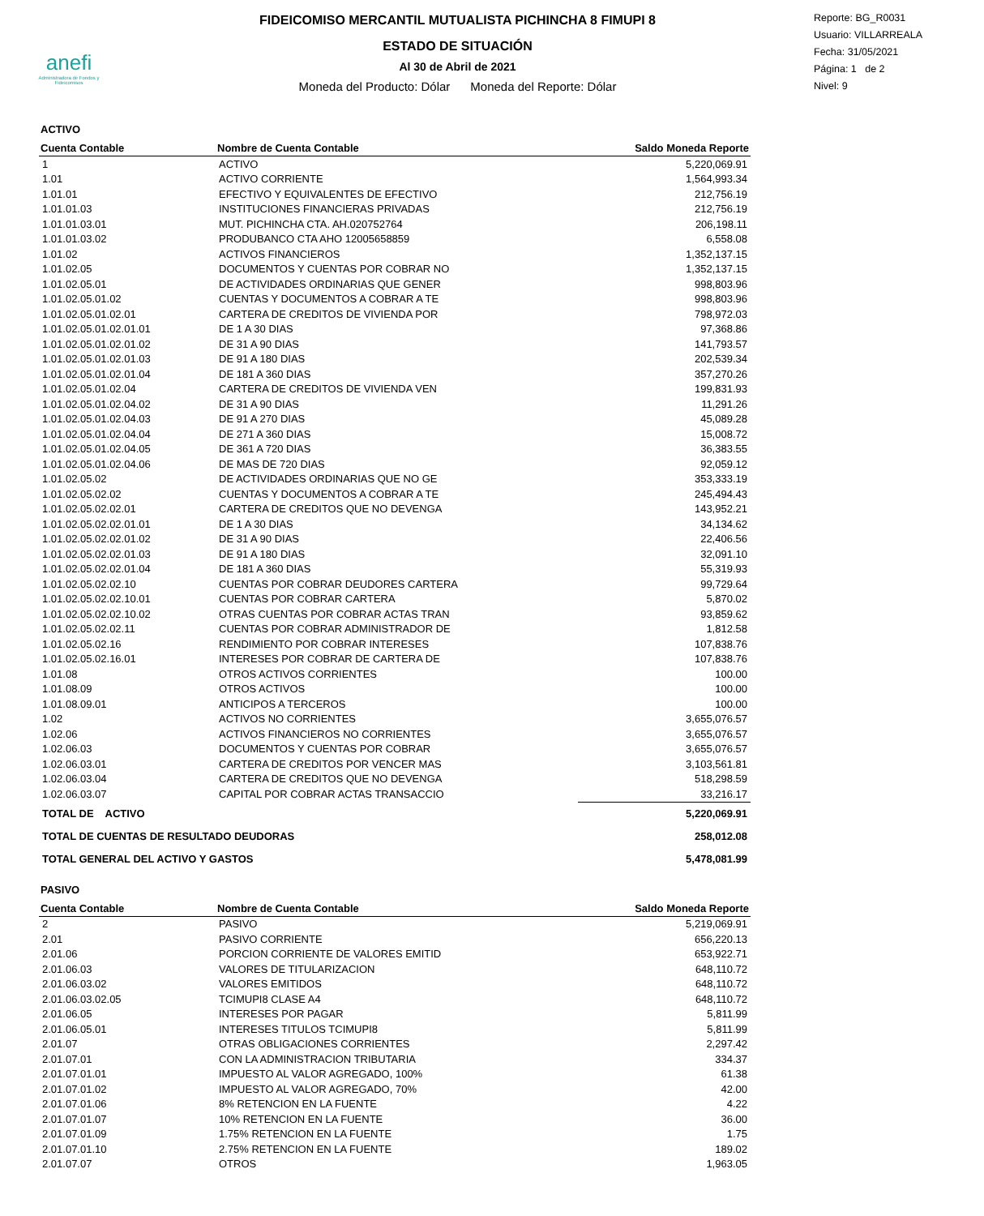anefi
Administradora de Fondos y Fideicomisos
FIDEICOMISO MERCANTIL MUTUALISTA PICHINCHA 8 FIMUPI 8
ESTADO DE SITUACIÓN
Al 30 de Abril de 2021
Moneda del Producto: Dólar Moneda del Reporte: Dólar
Reporte: BG_R0031
Usuario: VILLARREALA
Fecha: 31/05/2021
Página: 1 de 2
Nivel: 9
ACTIVO
| Cuenta Contable | Nombre de Cuenta Contable | Saldo Moneda Reporte |
| --- | --- | --- |
| 1 | ACTIVO | 5,220,069.91 |
| 1.01 | ACTIVO CORRIENTE | 1,564,993.34 |
| 1.01.01 | EFECTIVO Y EQUIVALENTES DE EFECTIVO | 212,756.19 |
| 1.01.01.03 | INSTITUCIONES FINANCIERAS PRIVADAS | 212,756.19 |
| 1.01.01.03.01 | MUT. PICHINCHA CTA. AH.020752764 | 206,198.11 |
| 1.01.01.03.02 | PRODUBANCO CTA AHO 12005658859 | 6,558.08 |
| 1.01.02 | ACTIVOS FINANCIEROS | 1,352,137.15 |
| 1.01.02.05 | DOCUMENTOS Y CUENTAS POR COBRAR NO | 1,352,137.15 |
| 1.01.02.05.01 | DE ACTIVIDADES ORDINARIAS QUE GENER | 998,803.96 |
| 1.01.02.05.01.02 | CUENTAS Y DOCUMENTOS A COBRAR A TE | 998,803.96 |
| 1.01.02.05.01.02.01 | CARTERA DE CREDITOS DE VIVIENDA POR | 798,972.03 |
| 1.01.02.05.01.02.01.01 | DE 1 A 30 DIAS | 97,368.86 |
| 1.01.02.05.01.02.01.02 | DE 31 A 90 DIAS | 141,793.57 |
| 1.01.02.05.01.02.01.03 | DE 91 A 180 DIAS | 202,539.34 |
| 1.01.02.05.01.02.01.04 | DE 181 A 360 DIAS | 357,270.26 |
| 1.01.02.05.01.02.04 | CARTERA DE CREDITOS DE VIVIENDA VEN | 199,831.93 |
| 1.01.02.05.01.02.04.02 | DE 31 A 90 DIAS | 11,291.26 |
| 1.01.02.05.01.02.04.03 | DE 91 A 270 DIAS | 45,089.28 |
| 1.01.02.05.01.02.04.04 | DE 271 A 360 DIAS | 15,008.72 |
| 1.01.02.05.01.02.04.05 | DE 361 A 720 DIAS | 36,383.55 |
| 1.01.02.05.01.02.04.06 | DE MAS DE 720 DIAS | 92,059.12 |
| 1.01.02.05.02 | DE ACTIVIDADES ORDINARIAS QUE NO GE | 353,333.19 |
| 1.01.02.05.02.02 | CUENTAS Y DOCUMENTOS A COBRAR A TE | 245,494.43 |
| 1.01.02.05.02.02.01 | CARTERA DE CREDITOS QUE NO DEVENGA | 143,952.21 |
| 1.01.02.05.02.02.01.01 | DE 1 A 30 DIAS | 34,134.62 |
| 1.01.02.05.02.02.01.02 | DE 31 A 90 DIAS | 22,406.56 |
| 1.01.02.05.02.02.01.03 | DE 91 A 180 DIAS | 32,091.10 |
| 1.01.02.05.02.02.01.04 | DE 181 A 360 DIAS | 55,319.93 |
| 1.01.02.05.02.02.10 | CUENTAS POR COBRAR DEUDORES CARTERA | 99,729.64 |
| 1.01.02.05.02.02.10.01 | CUENTAS POR COBRAR CARTERA | 5,870.02 |
| 1.01.02.05.02.02.10.02 | OTRAS CUENTAS POR COBRAR ACTAS TRAN | 93,859.62 |
| 1.01.02.05.02.02.11 | CUENTAS POR COBRAR ADMINISTRADOR DE | 1,812.58 |
| 1.01.02.05.02.16 | RENDIMIENTO POR COBRAR INTERESES | 107,838.76 |
| 1.01.02.05.02.16.01 | INTERESES POR COBRAR DE CARTERA DE | 107,838.76 |
| 1.01.08 | OTROS ACTIVOS CORRIENTES | 100.00 |
| 1.01.08.09 | OTROS ACTIVOS | 100.00 |
| 1.01.08.09.01 | ANTICIPOS A TERCEROS | 100.00 |
| 1.02 | ACTIVOS NO CORRIENTES | 3,655,076.57 |
| 1.02.06 | ACTIVOS FINANCIEROS NO CORRIENTES | 3,655,076.57 |
| 1.02.06.03 | DOCUMENTOS Y CUENTAS POR COBRAR | 3,655,076.57 |
| 1.02.06.03.01 | CARTERA DE CREDITOS POR VENCER MAS | 3,103,561.81 |
| 1.02.06.03.04 | CARTERA DE CREDITOS QUE NO DEVENGA | 518,298.59 |
| 1.02.06.03.07 | CAPITAL POR COBRAR ACTAS TRANSACCIO | 33,216.17 |
| TOTAL DE ACTIVO | | 5,220,069.91 |
| TOTAL DE CUENTAS DE RESULTADO DEUDORAS | | 258,012.08 |
| TOTAL GENERAL DEL ACTIVO Y GASTOS | | 5,478,081.99 |
PASIVO
| Cuenta Contable | Nombre de Cuenta Contable | Saldo Moneda Reporte |
| --- | --- | --- |
| 2 | PASIVO | 5,219,069.91 |
| 2.01 | PASIVO CORRIENTE | 656,220.13 |
| 2.01.06 | PORCION CORRIENTE DE VALORES EMITID | 653,922.71 |
| 2.01.06.03 | VALORES DE TITULARIZACION | 648,110.72 |
| 2.01.06.03.02 | VALORES EMITIDOS | 648,110.72 |
| 2.01.06.03.02.05 | TCIMUPI8 CLASE A4 | 648,110.72 |
| 2.01.06.05 | INTERESES POR PAGAR | 5,811.99 |
| 2.01.06.05.01 | INTERESES TITULOS TCIMUPI8 | 5,811.99 |
| 2.01.07 | OTRAS OBLIGACIONES CORRIENTES | 2,297.42 |
| 2.01.07.01 | CON LA ADMINISTRACION TRIBUTARIA | 334.37 |
| 2.01.07.01.01 | IMPUESTO AL VALOR AGREGADO, 100% | 61.38 |
| 2.01.07.01.02 | IMPUESTO AL VALOR AGREGADO, 70% | 42.00 |
| 2.01.07.01.06 | 8% RETENCION EN LA FUENTE | 4.22 |
| 2.01.07.01.07 | 10% RETENCION EN LA FUENTE | 36.00 |
| 2.01.07.01.09 | 1.75% RETENCION EN LA FUENTE | 1.75 |
| 2.01.07.01.10 | 2.75% RETENCION EN LA FUENTE | 189.02 |
| 2.01.07.07 | OTROS | 1,963.05 |